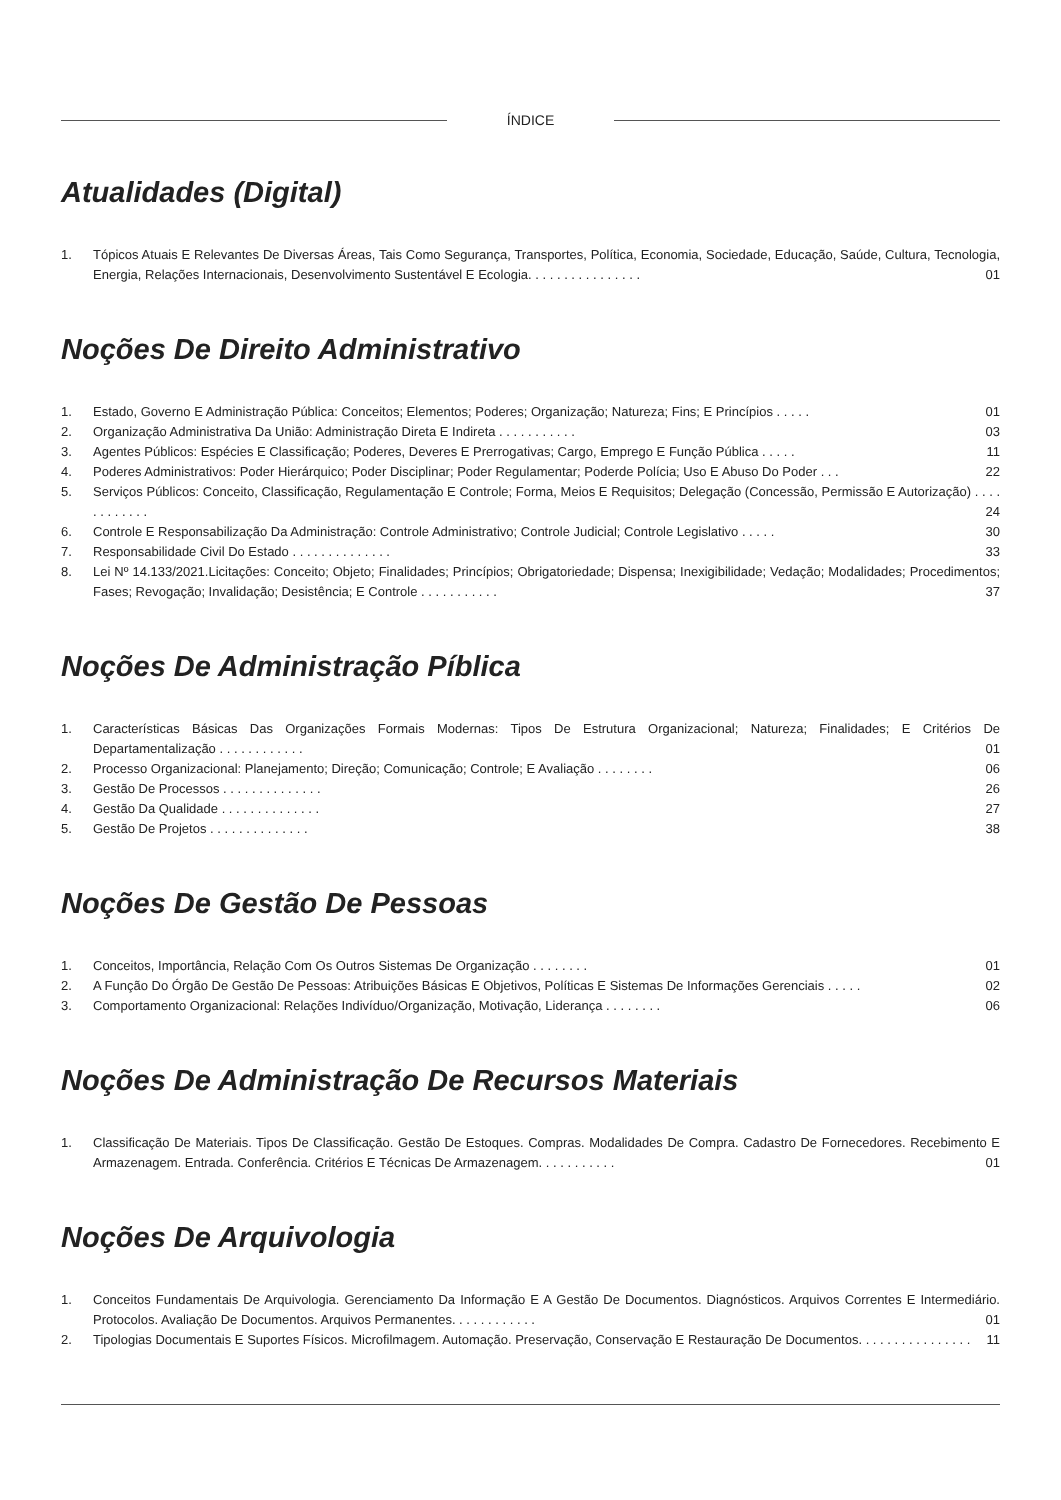ÍNDICE
Atualidades (Digital)
1. Tópicos Atuais E Relevantes De Diversas Áreas, Tais Como Segurança, Transportes, Política, Economia, Sociedade, Educação, Saúde, Cultura, Tecnologia, Energia, Relações Internacionais, Desenvolvimento Sustentável E Ecologia. . . . . . . . . . . . . . . . 01
Noções De Direito Administrativo
1. Estado, Governo E Administração Pública: Conceitos; Elementos; Poderes; Organização; Natureza; Fins; E Princípios . . . . . 01
2. Organização Administrativa Da União: Administração Direta E Indireta . . . . . . . . . . . 03
3. Agentes Públicos: Espécies E Classificação; Poderes, Deveres E Prerrogativas; Cargo, Emprego E Função Pública . . . . . 11
4. Poderes Administrativos: Poder Hierárquico; Poder Disciplinar; Poder Regulamentar; Poderde Polícia; Uso E Abuso Do Poder . . . 22
5. Serviços Públicos: Conceito, Classificação, Regulamentação E Controle; Forma, Meios E Requisitos; Delegação (Concessão, Permissão E Autorização) . . . . . . . . . . . . 24
6. Controle E Responsabilização Da Administração: Controle Administrativo; Controle Judicial; Controle Legislativo . . . . . 30
7. Responsabilidade Civil Do Estado . . . . . . . . . . . . . . 33
8. Lei Nº 14.133/2021.Licitações: Conceito; Objeto; Finalidades; Princípios; Obrigatoriedade; Dispensa; Inexigibilidade; Vedação; Modalidades; Procedimentos; Fases; Revogação; Invalidação; Desistência; E Controle . . . . . . . . . . . 37
Noções De Administração Píblica
1. Características Básicas Das Organizações Formais Modernas: Tipos De Estrutura Organizacional; Natureza; Finalidades; E Critérios De Departamentalização . . . . . . . . . . . . 01
2. Processo Organizacional: Planejamento; Direção; Comunicação; Controle; E Avaliação . . . . . . . . 06
3. Gestão De Processos . . . . . . . . . . . . . . 26
4. Gestão Da Qualidade . . . . . . . . . . . . . . 27
5. Gestão De Projetos . . . . . . . . . . . . . . 38
Noções De Gestão De Pessoas
1. Conceitos, Importância, Relação Com Os Outros Sistemas De Organização . . . . . . . . 01
2. A Função Do Órgão De Gestão De Pessoas: Atribuições Básicas E Objetivos, Políticas E Sistemas De Informações Gerenciais . . . . . 02
3. Comportamento Organizacional: Relações Indivíduo/Organização, Motivação, Liderança . . . . . . . . 06
Noções De Administração De Recursos Materiais
1. Classificação De Materiais. Tipos De Classificação. Gestão De Estoques. Compras. Modalidades De Compra. Cadastro De Fornecedores. Recebimento E Armazenagem. Entrada. Conferência. Critérios E Técnicas De Armazenagem. . . . . . . . . . . 01
Noções De Arquivologia
1. Conceitos Fundamentais De Arquivologia. Gerenciamento Da Informação E A Gestão De Documentos. Diagnósticos. Arquivos Correntes E Intermediário. Protocolos. Avaliação De Documentos. Arquivos Permanentes. . . . . . . . . . . . 01
2. Tipologias Documentais E Suportes Físicos. Microfilmagem. Automação. Preservação, Conservação E Restauração De Documentos. . . . . . . . . . . . . . . . 11